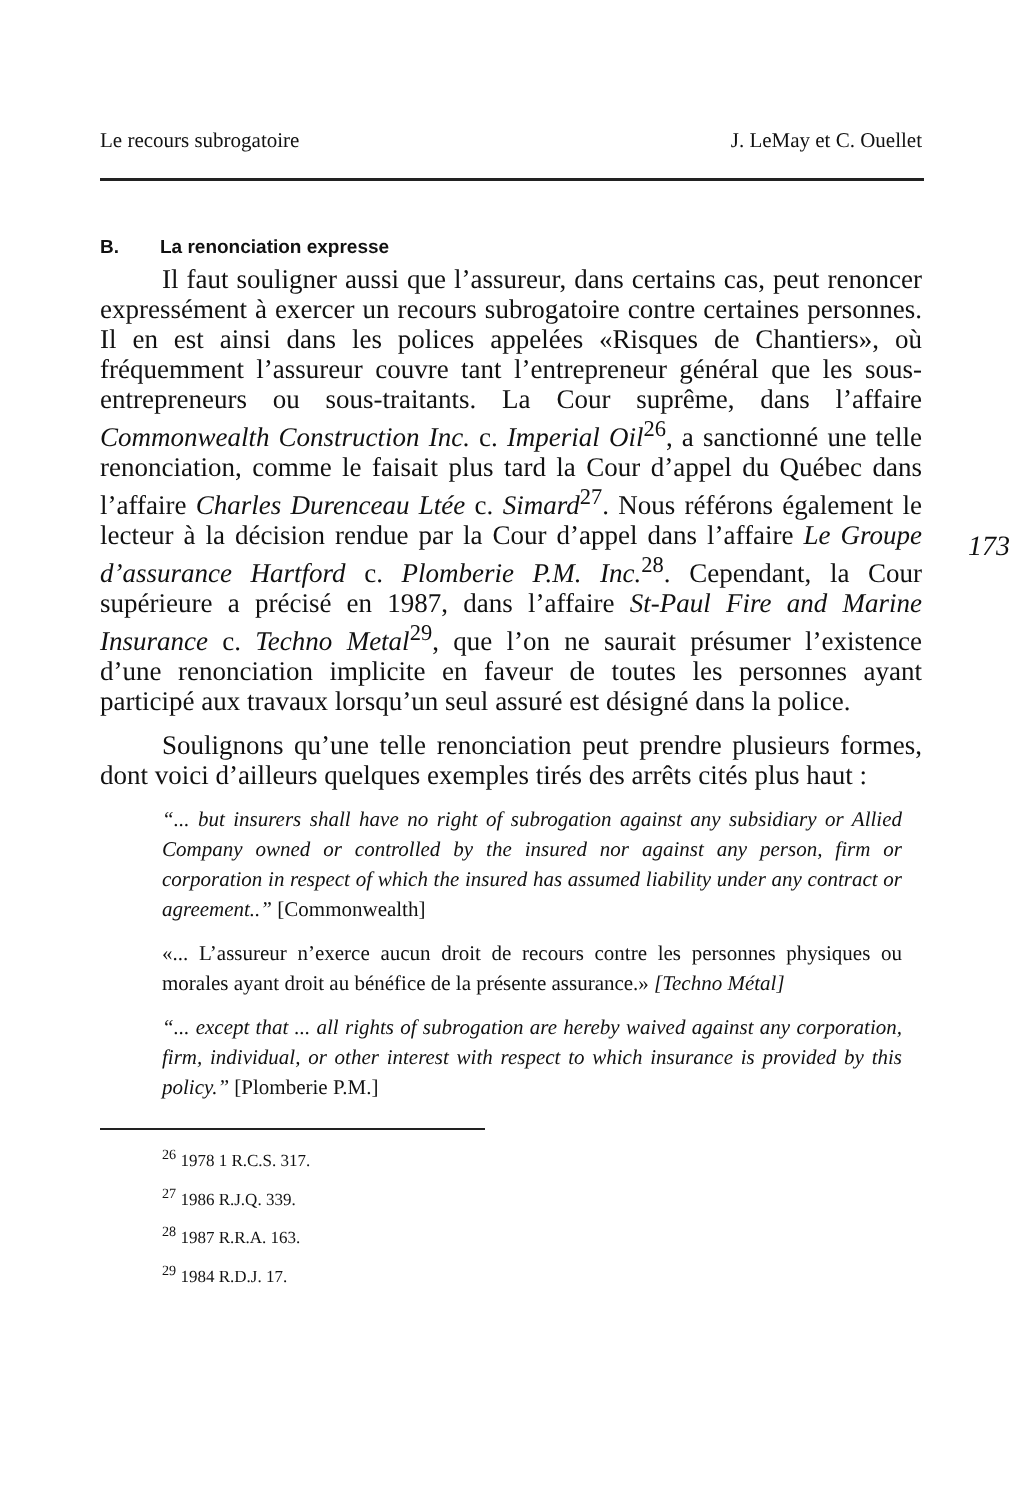Le recours subrogatoire J. LeMay et C. Ouellet
B. La renonciation expresse
Il faut souligner aussi que l’assureur, dans certains cas, peut renoncer expressément à exercer un recours subrogatoire contre certaines personnes. Il en est ainsi dans les polices appelées «Risques de Chantiers», où fréquemment l’assureur couvre tant l’entrepreneur général que les sous-entrepreneurs ou sous-traitants. La Cour suprême, dans l’affaire Commonwealth Construction Inc. c. Imperial Oil<sup>26</sup>, a sanctionné une telle renonciation, comme le faisait plus tard la Cour d’appel du Québec dans l’affaire Charles Durenceau Ltée c. Simard<sup>27</sup>. Nous référons également le lecteur à la décision rendue par la Cour d’appel dans l’affaire Le Groupe d’assurance Hartford c. Plomberie P.M. Inc.<sup>28</sup>. Cependant, la Cour supérieure a précisé en 1987, dans l’affaire St-Paul Fire and Marine Insurance c. Techno Metal<sup>29</sup>, que l’on ne saurait présumer l’existence d’une renonciation implicite en faveur de toutes les personnes ayant participé aux travaux lorsqu’un seul assuré est désigné dans la police.
Soulignons qu’une telle renonciation peut prendre plusieurs formes, dont voici d’ailleurs quelques exemples tirés des arrêts cités plus haut :
“... but insurers shall have no right of subrogation against any subsidiary or Allied Company owned or controlled by the insured nor against any person, firm or corporation in respect of which the insured has assumed liability under any contract or agreement..” [Commonwealth]
«... L’assureur n’exerce aucun droit de recours contre les personnes physiques ou morales ayant droit au bénéfice de la présente assurance.» [Techno Métal]
“... except that ... all rights of subrogation are hereby waived against any corporation, firm, individual, or other interest with respect to which insurance is provided by this policy.” [Plomberie P.M.]
<sup>26</sup> 1978 1 R.C.S. 317.
<sup>27</sup> 1986 R.J.Q. 339.
<sup>28</sup> 1987 R.R.A. 163.
<sup>29</sup> 1984 R.D.J. 17.
173